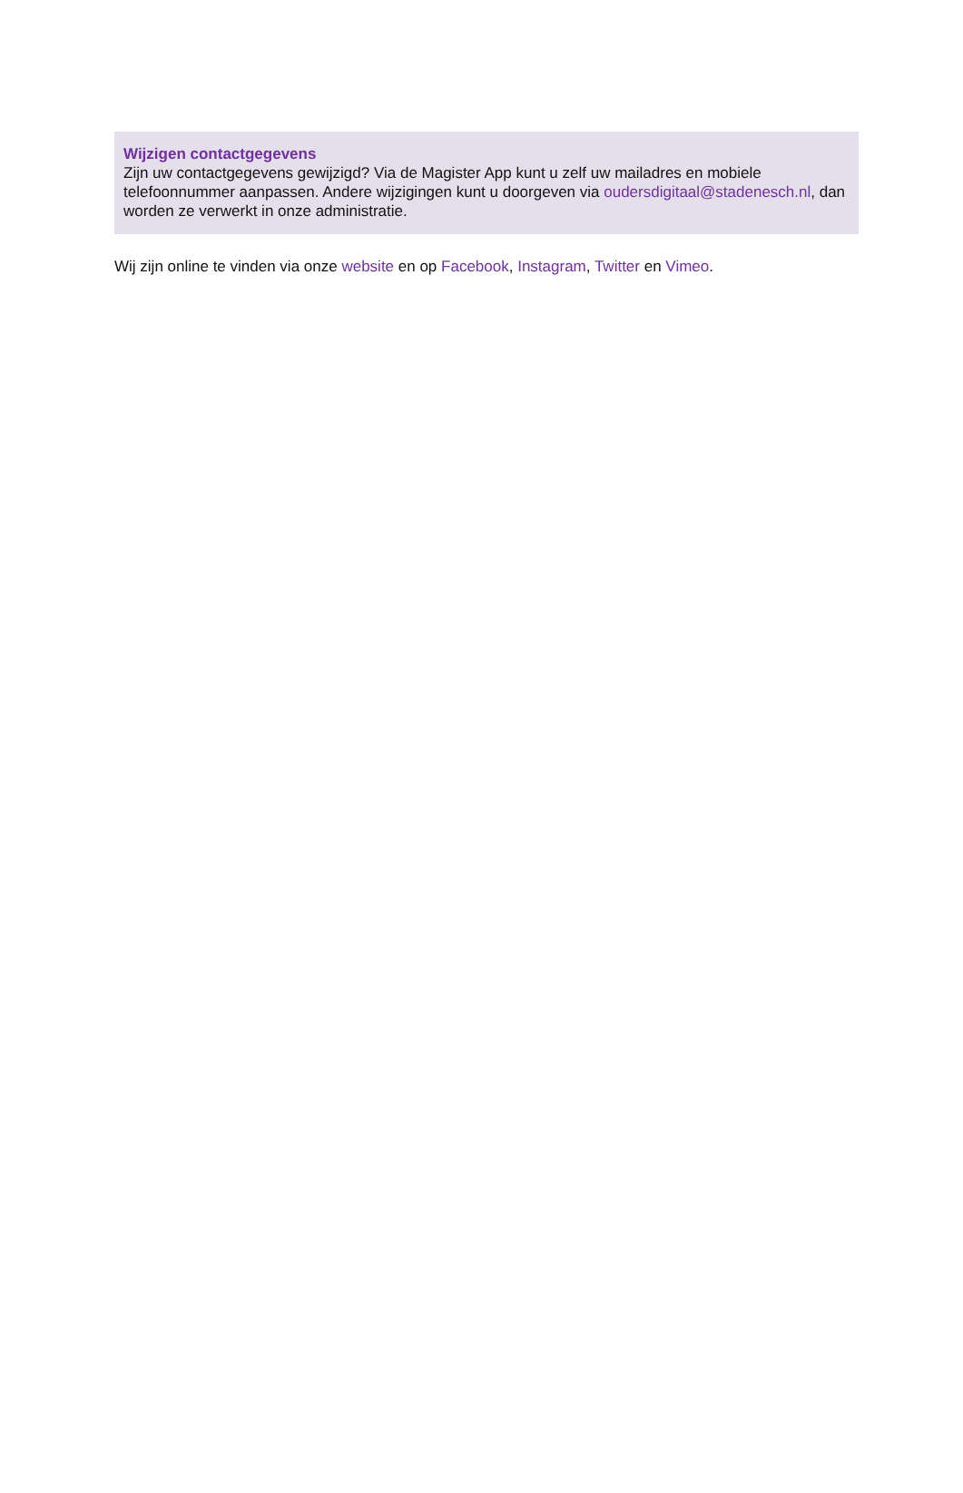Wijzigen contactgegevens
Zijn uw contactgegevens gewijzigd? Via de Magister App kunt u zelf uw mailadres en mobiele telefoonnummer aanpassen. Andere wijzigingen kunt u doorgeven via oudersdigitaal@stadenesch.nl, dan worden ze verwerkt in onze administratie.
Wij zijn online te vinden via onze website en op Facebook, Instagram, Twitter en Vimeo.